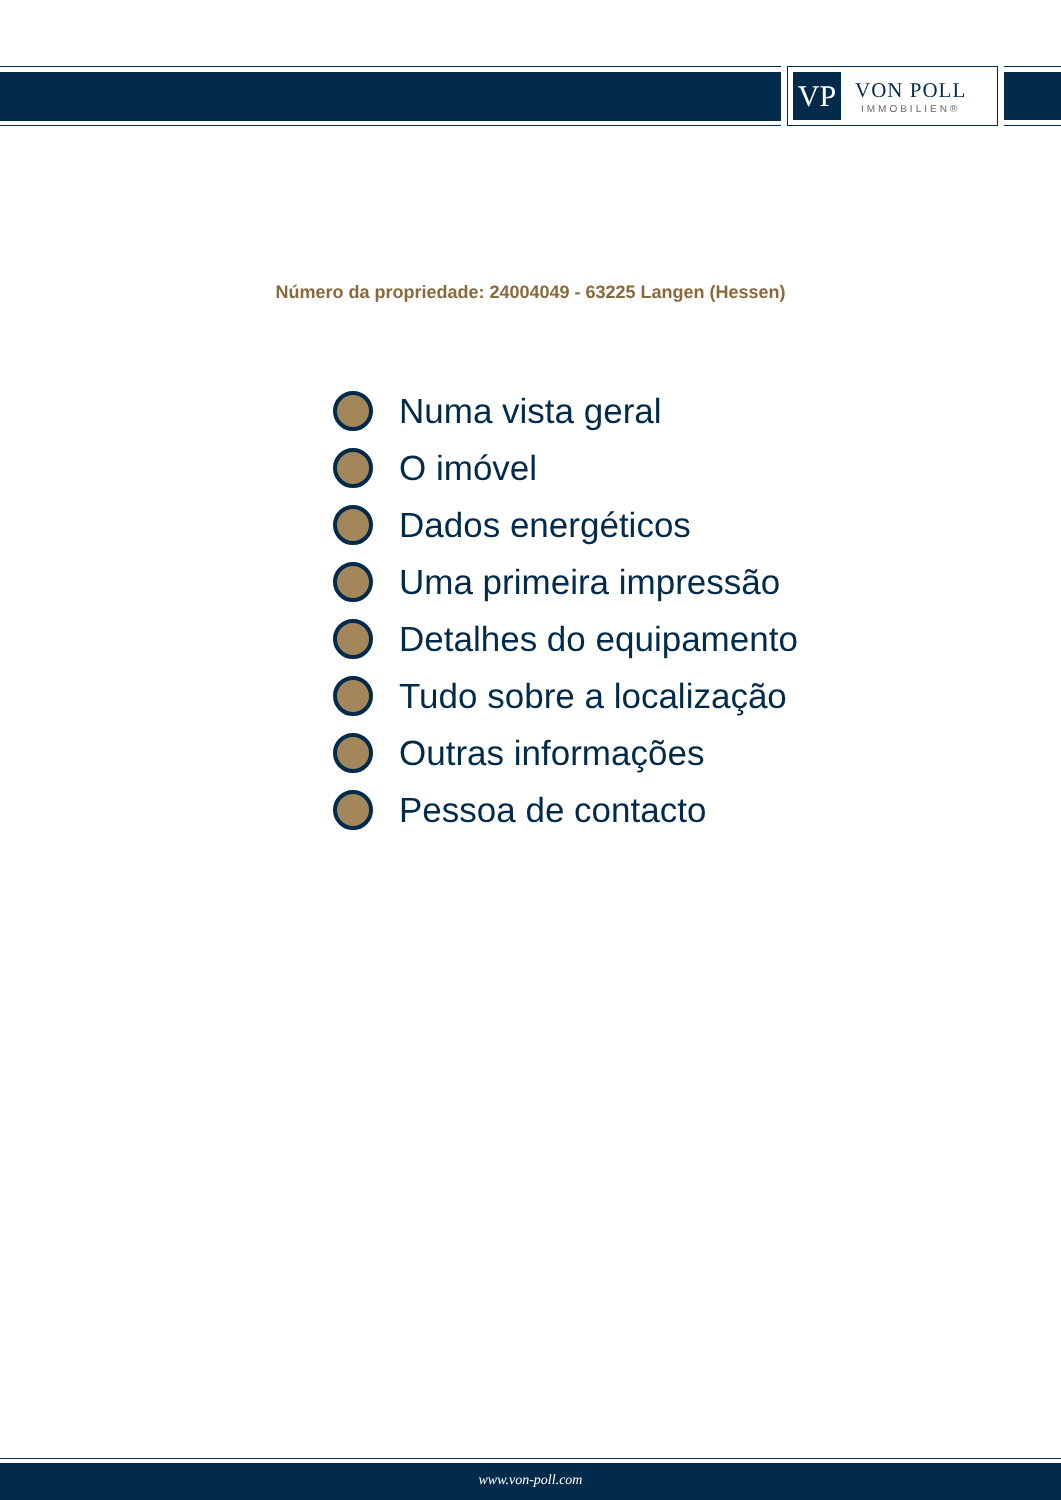VP
VON POLL
IMMOBILIEN®
Número da propriedade: 24004049 - 63225 Langen (Hessen)
Numa vista geral
O imóvel
Dados energéticos
Uma primeira impressão
Detalhes do equipamento
Tudo sobre a localização
Outras informações
Pessoa de contacto
www.von-poll.com